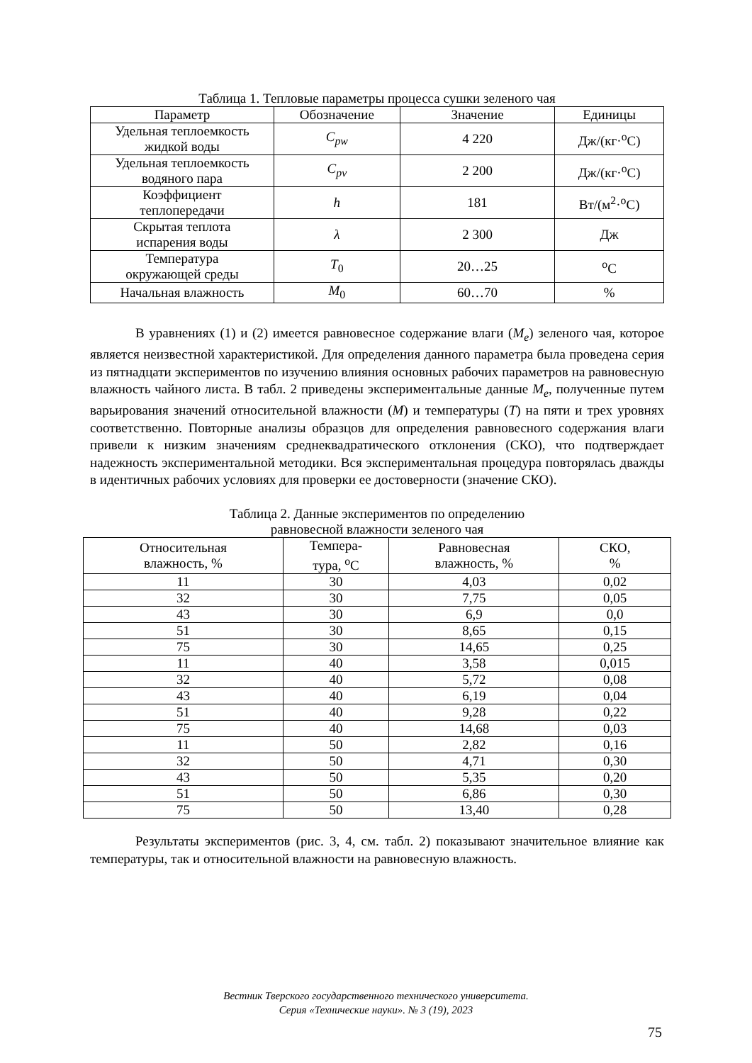Таблица 1. Тепловые параметры процесса сушки зеленого чая
| Параметр | Обозначение | Значение | Единицы |
| --- | --- | --- | --- |
| Удельная теплоемкость жидкой воды | C<sub>pw</sub> | 4 220 | Дж/(кг·<sup>o</sup>С) |
| Удельная теплоемкость водяного пара | C<sub>pv</sub> | 2 200 | Дж/(кг·<sup>o</sup>С) |
| Коэффициент теплопередачи | h | 181 | Вт/(м<sup>2</sup>·<sup>o</sup>С) |
| Скрытая теплота испарения воды | λ | 2 300 | Дж |
| Температура окружающей среды | T<sub>0</sub> | 20…25 | <sup>o</sup> С |
| Начальная влажность | M<sub>0</sub> | 60…70 | % |
В уравнениях (1) и (2) имеется равновесное содержание влаги (M<sub>e</sub>) зеленого чая, которое является неизвестной характеристикой. Для определения данного параметра была проведена серия из пятнадцати экспериментов по изучению влияния основных рабочих параметров на равновесную влажность чайного листа. В табл. 2 приведены экспериментальные данные M<sub>e</sub>, полученные путем варьирования значений относительной влажности (M) и температуры (T) на пяти и трех уровнях соответственно. Повторные анализы образцов для определения равновесного содержания влаги привели к низким значениям среднеквадратического отклонения (СКО), что подтверждает надежность экспериментальной методики. Вся экспериментальная процедура повторялась дважды в идентичных рабочих условиях для проверки ее достоверности (значение СКО).
Таблица 2. Данные экспериментов по определению
равновесной влажности зеленого чая
| Относительная влажность, % | Темпера- тура, <sup>o</sup>С | Равновесная влажность, % | СКО, % |
| --- | --- | --- | --- |
| 11 | 30 | 4,03 | 0,02 |
| 32 | 30 | 7,75 | 0,05 |
| 43 | 30 | 6,9 | 0,0 |
| 51 | 30 | 8,65 | 0,15 |
| 75 | 30 | 14,65 | 0,25 |
| 11 | 40 | 3,58 | 0,015 |
| 32 | 40 | 5,72 | 0,08 |
| 43 | 40 | 6,19 | 0,04 |
| 51 | 40 | 9,28 | 0,22 |
| 75 | 40 | 14,68 | 0,03 |
| 11 | 50 | 2,82 | 0,16 |
| 32 | 50 | 4,71 | 0,30 |
| 43 | 50 | 5,35 | 0,20 |
| 51 | 50 | 6,86 | 0,30 |
| 75 | 50 | 13,40 | 0,28 |
Результаты экспериментов (рис. 3, 4, см. табл. 2) показывают значительное влияние как температуры, так и относительной влажности на равновесную влажность.
Вестник Тверского государственного технического университета.
Серия «Технические науки». № 3 (19), 2023
75